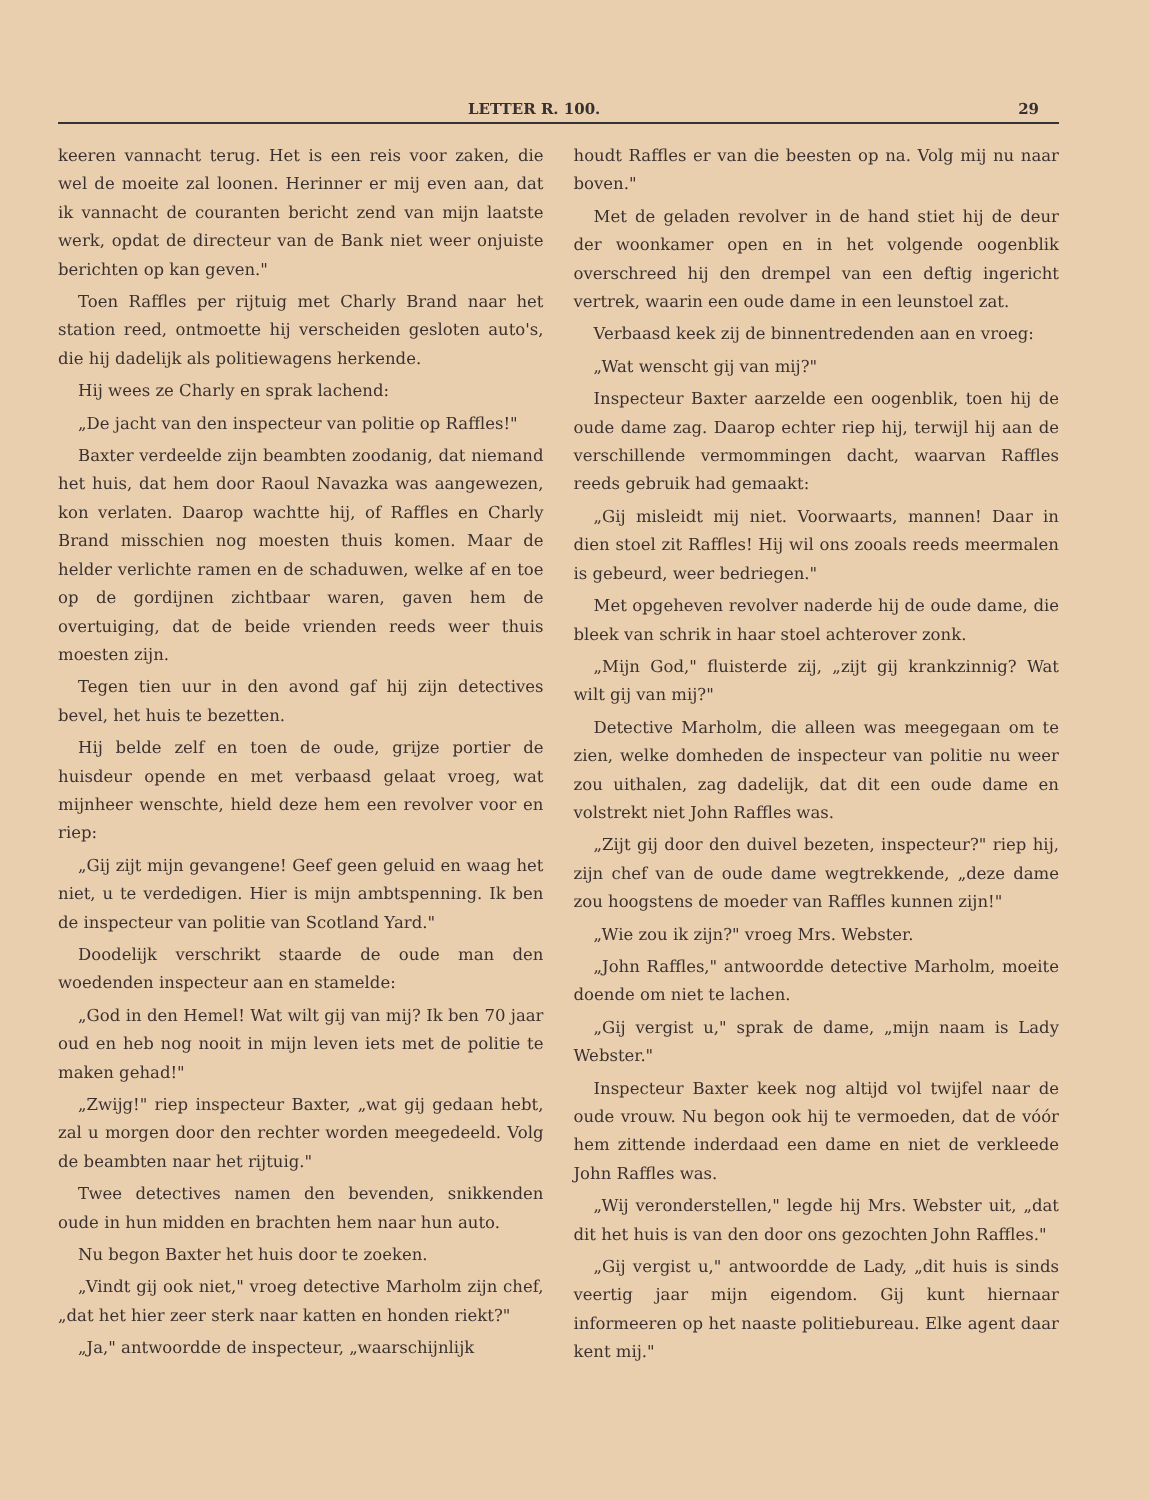LETTER R. 100. 29
keeren vannacht terug. Het is een reis voor zaken, die wel de moeite zal loonen. Herinner er mij even aan, dat ik vannacht de couranten bericht zend van mijn laatste werk, opdat de directeur van de Bank niet weer onjuiste berichten op kan geven."
Toen Raffles per rijtuig met Charly Brand naar het station reed, ontmoette hij verscheiden gesloten auto's, die hij dadelijk als politiewagens herkende.
Hij wees ze Charly en sprak lachend:
„De jacht van den inspecteur van politie op Raffles!"
Baxter verdeelde zijn beambten zoodanig, dat niemand het huis, dat hem door Raoul Navazka was aangewezen, kon verlaten. Daarop wachtte hij, of Raffles en Charly Brand misschien nog moesten thuis komen. Maar de helder verlichte ramen en de schaduwen, welke af en toe op de gordijnen zichtbaar waren, gaven hem de overtuiging, dat de beide vrienden reeds weer thuis moesten zijn.
Tegen tien uur in den avond gaf hij zijn detectives bevel, het huis te bezetten.
Hij belde zelf en toen de oude, grijze portier de huisdeur opende en met verbaasd gelaat vroeg, wat mijnheer wenschte, hield deze hem een revolver voor en riep:
„Gij zijt mijn gevangene! Geef geen geluid en waag het niet, u te verdedigen. Hier is mijn ambtspenning. Ik ben de inspecteur van politie van Scotland Yard."
Doodelijk verschrikt staarde de oude man den woedenden inspecteur aan en stamelde:
„God in den Hemel! Wat wilt gij van mij? Ik ben 70 jaar oud en heb nog nooit in mijn leven iets met de politie te maken gehad!"
„Zwijg!" riep inspecteur Baxter, „wat gij gedaan hebt, zal u morgen door den rechter worden meegedeeld. Volg de beambten naar het rijtuig."
Twee detectives namen den bevenden, snikkenden oude in hun midden en brachten hem naar hun auto.
Nu begon Baxter het huis door te zoeken.
„Vindt gij ook niet," vroeg detective Marholm zijn chef, „dat het hier zeer sterk naar katten en honden riekt?"
„Ja," antwoordde de inspecteur, „waarschijnlijk
houdt Raffles er van die beesten op na. Volg mij nu naar boven."
Met de geladen revolver in de hand stiet hij de deur der woonkamer open en in het volgende oogenblik overschreed hij den drempel van een deftig ingericht vertrek, waarin een oude dame in een leunstoel zat.
Verbaasd keek zij de binnentredenden aan en vroeg:
„Wat wenscht gij van mij?"
Inspecteur Baxter aarzelde een oogenblik, toen hij de oude dame zag. Daarop echter riep hij, terwijl hij aan de verschillende vermommingen dacht, waarvan Raffles reeds gebruik had gemaakt:
„Gij misleidt mij niet. Voorwaarts, mannen! Daar in dien stoel zit Raffles! Hij wil ons zooals reeds meermalen is gebeurd, weer bedriegen."
Met opgeheven revolver naderde hij de oude dame, die bleek van schrik in haar stoel achterover zonk.
„Mijn God," fluisterde zij, „zijt gij krankzinnig? Wat wilt gij van mij?"
Detective Marholm, die alleen was meegegaan om te zien, welke domheden de inspecteur van politie nu weer zou uithalen, zag dadelijk, dat dit een oude dame en volstrekt niet John Raffles was.
„Zijt gij door den duivel bezeten, inspecteur?" riep hij, zijn chef van de oude dame wegtrekkende, „deze dame zou hoogstens de moeder van Raffles kunnen zijn!"
„Wie zou ik zijn?" vroeg Mrs. Webster.
„John Raffles," antwoordde detective Marholm, moeite doende om niet te lachen.
„Gij vergist u," sprak de dame, „mijn naam is Lady Webster."
Inspecteur Baxter keek nog altijd vol twijfel naar de oude vrouw. Nu begon ook hij te vermoeden, dat de vóór hem zittende inderdaad een dame en niet de verkleede John Raffles was.
„Wij veronderstellen," legde hij Mrs. Webster uit, „dat dit het huis is van den door ons gezochten John Raffles."
„Gij vergist u," antwoordde de Lady, „dit huis is sinds veertig jaar mijn eigendom. Gij kunt hiernaar informeeren op het naaste politiebureau. Elke agent daar kent mij."